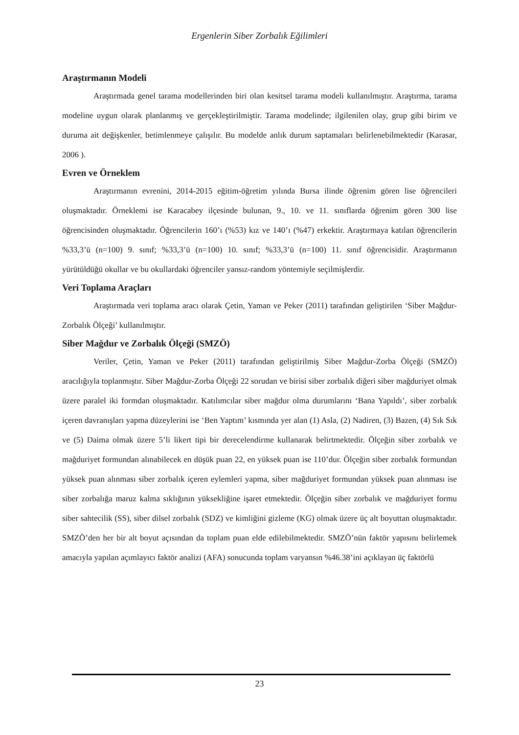Ergenlerin Siber Zorbalık Eğilimleri
Araştırmanın Modeli
Araştırmada genel tarama modellerinden biri olan kesitsel tarama modeli kullanılmıştır. Araştırma, tarama modeline uygun olarak planlanmış ve gerçekleştirilmiştir. Tarama modelinde; ilgilenilen olay, grup gibi birim ve duruma ait değişkenler, betimlenmeye çalışılır. Bu modelde anlık durum saptamaları belirlenebilmektedir (Karasar, 2006 ).
Evren ve Örneklem
Araştırmanın evrenini, 2014-2015 eğitim-öğretim yılında Bursa ilinde öğrenim gören lise öğrencileri oluşmaktadır. Örneklemi ise Karacabey ilçesinde bulunan, 9., 10. ve 11. sınıflarda öğrenim gören 300 lise öğrencisinden oluşmaktadır. Öğrencilerin 160’ı (%53) kız ve 140’ı (%47) erkektir. Araştırmaya katılan öğrencilerin %33,3’ü (n=100) 9. sınıf; %33,3’ü (n=100) 10. sınıf; %33,3’ü (n=100) 11. sınıf öğrencisidir. Araştırmanın yürütüldüğü okullar ve bu okullardaki öğrenciler yansız-random yöntemiyle seçilmişlerdir.
Veri Toplama Araçları
Araştırmada veri toplama aracı olarak Çetin, Yaman ve Peker (2011) tarafından geliştirilen ‘Siber Mağdur-Zorbalık Ölçeği’ kullanılmıştır.
Siber Mağdur ve Zorbalık Ölçeği (SMZÖ)
Veriler, Çetin, Yaman ve Peker (2011) tarafından geliştirilmiş Siber Mağdur-Zorba Ölçeği (SMZÖ) aracılığıyla toplanmıştır. Siber Mağdur-Zorba Ölçeği 22 sorudan ve birisi siber zorbalık diğeri siber mağduriyet olmak üzere paralel iki formdan oluşmaktadır. Katılımcılar siber mağdur olma durumlarını ‘Bana Yapıldı’, siber zorbalık içeren davranışları yapma düzeylerini ise ‘Ben Yaptım’ kısmında yer alan (1) Asla, (2) Nadiren, (3) Bazen, (4) Sık Sık ve (5) Daima olmak üzere 5’li likert tipi bir derecelendirme kullanarak belirtmektedir. Ölçeğin siber zorbalık ve mağduriyet formundan alınabilecek en düşük puan 22, en yüksek puan ise 110’dur. Ölçeğin siber zorbalık formundan yüksek puan alınması siber zorbalık içeren eylemleri yapma, siber mağduriyet formundan yüksek puan alınması ise siber zorbalığa maruz kalma sıklığının yüksekliğine işaret etmektedir. Ölçeğin siber zorbalık ve mağduriyet formu siber sahtecilik (SS), siber dilsel zorbalık (SDZ) ve kimliğini gizleme (KG) olmak üzere üç alt boyuttan oluşmaktadır. SMZÖ’den her bir alt boyut açısından da toplam puan elde edilebilmektedir. SMZÖ’nün faktör yapısını belirlemek amacıyla yapılan açımlayıcı faktör analizi (AFA) sonucunda toplam varyansın %46.38’ini açıklayan üç faktörlü
23